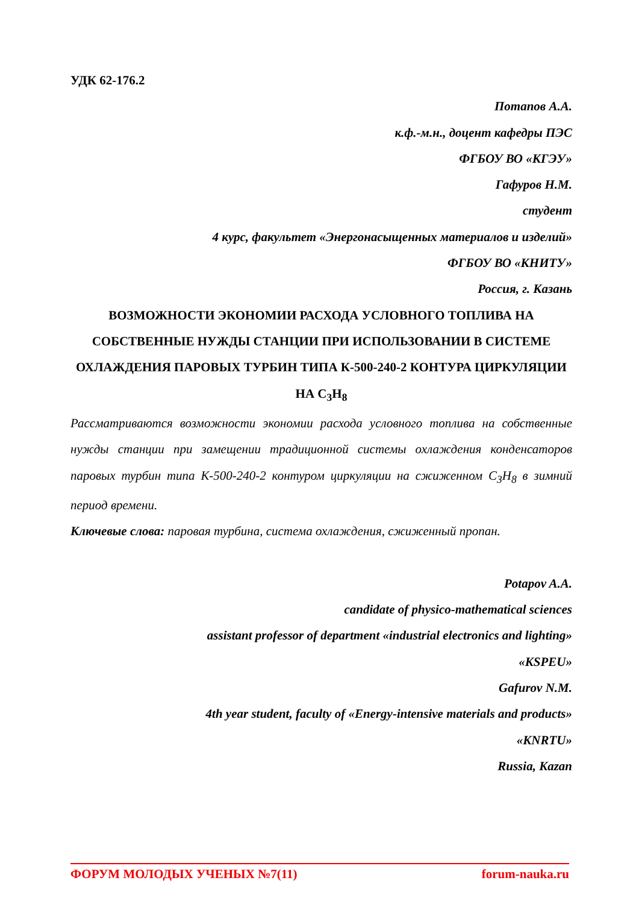УДК 62-176.2
Потапов А.А.
к.ф.-м.н., доцент кафедры ПЭС
ФГБОУ ВО «КГЭУ»
Гафуров Н.М.
студент
4 курс, факультет «Энергонасыщенных материалов и изделий»
ФГБОУ ВО «КНИТУ»
Россия, г. Казань
ВОЗМОЖНОСТИ ЭКОНОМИИ РАСХОДА УСЛОВНОГО ТОПЛИВА НА СОБСТВЕННЫЕ НУЖДЫ СТАНЦИИ ПРИ ИСПОЛЬЗОВАНИИ В СИСТЕМЕ ОХЛАЖДЕНИЯ ПАРОВЫХ ТУРБИН ТИПА К-500-240-2 КОНТУРА ЦИРКУЛЯЦИИ НА С<sub>3</sub>Н<sub>8</sub>
Рассматриваются возможности экономии расхода условного топлива на собственные нужды станции при замещении традиционной системы охлаждения конденсаторов паровых турбин типа К-500-240-2 контуром циркуляции на сжиженном C<sub>3</sub>H<sub>8</sub> в зимний период времени.
Ключевые слова: паровая турбина, система охлаждения, сжиженный пропан.
Potapov A.A.
candidate of physico-mathematical sciences
assistant professor of department «industrial electronics and lighting»
«KSPEU»
Gafurov N.M.
4th year student, faculty of «Energy-intensive materials and products»
«KNRTU»
Russia, Kazan
ФОРУМ МОЛОДЫХ УЧЕНЫХ №7(11) forum-nauka.ru